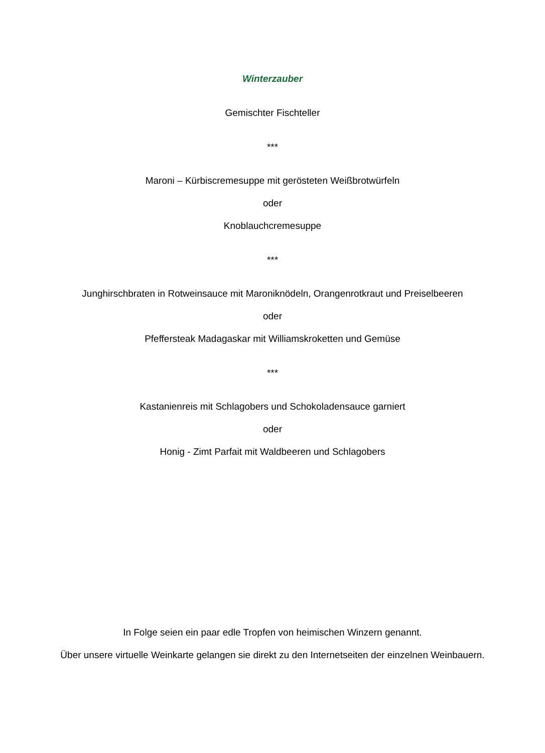Winterzauber
Gemischter Fischteller
***
Maroni – Kürbiscremesuppe mit gerösteten Weißbrotwürfeln
oder
Knoblauchcremesuppe
***
Junghirschbraten in Rotweinsauce mit Maroniknödeln, Orangenrotkraut und Preiselbeeren
oder
Pfeffersteak Madagaskar mit Williamskroketten und Gemüse
***
Kastanienreis mit Schlagobers und Schokoladensauce garniert
oder
Honig - Zimt Parfait mit Waldbeeren und Schlagobers
In Folge seien ein paar edle Tropfen von heimischen Winzern genannt.
Über unsere virtuelle Weinkarte gelangen sie direkt zu den Internetseiten der einzelnen Weinbauern.